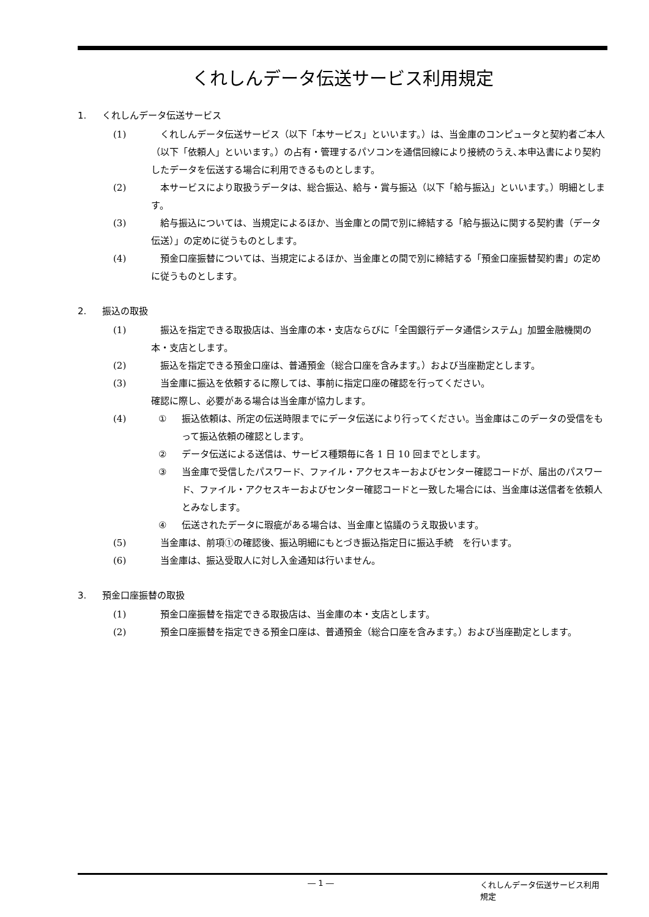くれしんデータ伝送サービス利用規定
1. くれしんデータ伝送サービス
(1) 　くれしんデータ伝送サービス（以下「本サービス」といいます。）は、当金庫のコンピュータと契約者ご本人（以下「依頼人」といいます。）の占有・管理するパソコンを通信回線により接続のうえ､本申込書により契約したデータを伝送する場合に利用できるものとします。
(2) 　本サービスにより取扱うデータは、総合振込、給与・賞与振込（以下「給与振込」といいます。）明細とします。
(3) 　給与振込については、当規定によるほか、当金庫との間で別に締結する「給与振込に関する契約書（データ伝送）」の定めに従うものとします。
(4) 　預金口座振替については、当規定によるほか、当金庫との間で別に締結する「預金口座振替契約書」の定めに従うものとします。
2. 振込の取扱
(1) 　振込を指定できる取扱店は、当金庫の本・支店ならびに「全国銀行データ通信システム」加盟金融機関の本・支店とします。
(2) 　振込を指定できる預金口座は、普通預金（総合口座を含みます。）および当座勘定とします。
(3) 　当金庫に振込を依頼するに際しては、事前に指定口座の確認を行ってください。
確認に際し、必要がある場合は当金庫が協力します。
(4) ① 振込依頼は、所定の伝送時限までにデータ伝送により行ってください。当金庫はこのデータの受信をもって振込依頼の確認とします。
② データ伝送による送信は、サービス種類毎に各 1 日 10 回までとします。
③ 当金庫で受信したパスワード、ファイル・アクセスキーおよびセンター確認コードが、届出のパスワード、ファイル・アクセスキーおよびセンター確認コードと一致した場合には、当金庫は送信者を依頼人とみなします。
④ 伝送されたデータに瑕疵がある場合は、当金庫と協議のうえ取扱います。
(5) 　当金庫は、前項①の確認後、振込明細にもとづき振込指定日に振込手続　を行います。
(6) 　当金庫は、振込受取人に対し入金通知は行いません。
3. 預金口座振替の取扱
(1) 　預金口座振替を指定できる取扱店は、当金庫の本・支店とします。
(2) 　預金口座振替を指定できる預金口座は、普通預金（総合口座を含みます。）および当座勘定とします。
― 1 ― くれしんデータ伝送サービス利用規定